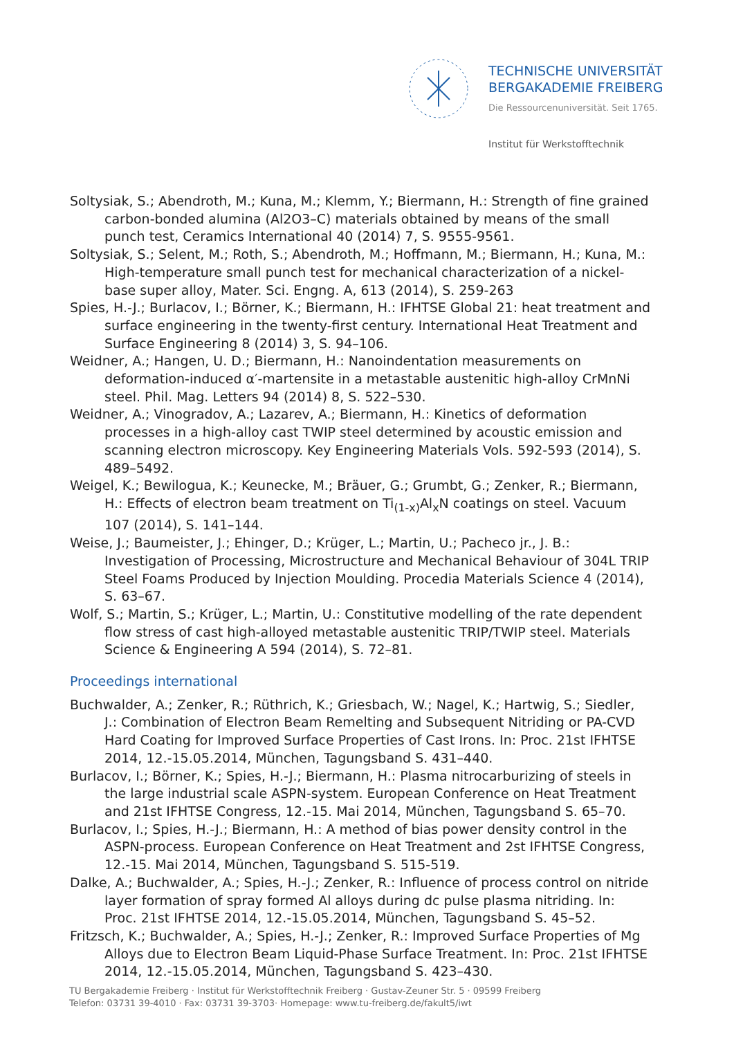TECHNISCHE UNIVERSITÄT
BERGAKADEMIE FREIBERG
Die Ressourcenuniversität. Seit 1765.
Institut für Werkstofftechnik
Soltysiak, S.; Abendroth, M.; Kuna, M.; Klemm, Y.; Biermann, H.: Strength of fine grained carbon-bonded alumina (Al2O3–C) materials obtained by means of the small punch test, Ceramics International 40 (2014) 7, S. 9555-9561.
Soltysiak, S.; Selent, M.; Roth, S.; Abendroth, M.; Hoffmann, M.; Biermann, H.; Kuna, M.: High-temperature small punch test for mechanical characterization of a nickel-base super alloy, Mater. Sci. Engng. A, 613 (2014), S. 259-263
Spies, H.-J.; Burlacov, I.; Börner, K.; Biermann, H.: IFHTSE Global 21: heat treatment and surface engineering in the twenty-first century. International Heat Treatment and Surface Engineering 8 (2014) 3, S. 94–106.
Weidner, A.; Hangen, U. D.; Biermann, H.: Nanoindentation measurements on deformation-induced α′-martensite in a metastable austenitic high-alloy CrMnNi steel. Phil. Mag. Letters 94 (2014) 8, S. 522–530.
Weidner, A.; Vinogradov, A.; Lazarev, A.; Biermann, H.: Kinetics of deformation processes in a high-alloy cast TWIP steel determined by acoustic emission and scanning electron microscopy. Key Engineering Materials Vols. 592-593 (2014), S. 489–5492.
Weigel, K.; Bewilogua, K.; Keunecke, M.; Bräuer, G.; Grumbt, G.; Zenker, R.; Biermann, H.: Effects of electron beam treatment on Ti<sub>(1-x)</sub>Al<sub>x</sub>N coatings on steel. Vacuum 107 (2014), S. 141–144.
Weise, J.; Baumeister, J.; Ehinger, D.; Krüger, L.; Martin, U.; Pacheco jr., J. B.: Investigation of Processing, Microstructure and Mechanical Behaviour of 304L TRIP Steel Foams Produced by Injection Moulding. Procedia Materials Science 4 (2014), S. 63–67.
Wolf, S.; Martin, S.; Krüger, L.; Martin, U.: Constitutive modelling of the rate dependent flow stress of cast high-alloyed metastable austenitic TRIP/TWIP steel. Materials Science & Engineering A 594 (2014), S. 72–81.
Proceedings international
Buchwalder, A.; Zenker, R.; Rüthrich, K.; Griesbach, W.; Nagel, K.; Hartwig, S.; Siedler, J.: Combination of Electron Beam Remelting and Subsequent Nitriding or PA-CVD Hard Coating for Improved Surface Properties of Cast Irons. In: Proc. 21st IFHTSE 2014, 12.-15.05.2014, München, Tagungsband S. 431–440.
Burlacov, I.; Börner, K.; Spies, H.-J.; Biermann, H.: Plasma nitrocarburizing of steels in the large industrial scale ASPN-system. European Conference on Heat Treatment and 21st IFHTSE Congress, 12.-15. Mai 2014, München, Tagungsband S. 65–70.
Burlacov, I.; Spies, H.-J.; Biermann, H.: A method of bias power density control in the ASPN-process. European Conference on Heat Treatment and 2st IFHTSE Congress, 12.-15. Mai 2014, München, Tagungsband S. 515-519.
Dalke, A.; Buchwalder, A.; Spies, H.-J.; Zenker, R.: Influence of process control on nitride layer formation of spray formed Al alloys during dc pulse plasma nitriding. In: Proc. 21st IFHTSE 2014, 12.-15.05.2014, München, Tagungsband S. 45–52.
Fritzsch, K.; Buchwalder, A.; Spies, H.-J.; Zenker, R.: Improved Surface Properties of Mg Alloys due to Electron Beam Liquid-Phase Surface Treatment. In: Proc. 21st IFHTSE 2014, 12.-15.05.2014, München, Tagungsband S. 423–430.
TU Bergakademie Freiberg · Institut für Werkstofftechnik Freiberg · Gustav-Zeuner Str. 5 · 09599 Freiberg
Telefon: 03731 39-4010 · Fax: 03731 39-3703· Homepage: www.tu-freiberg.de/fakult5/iwt